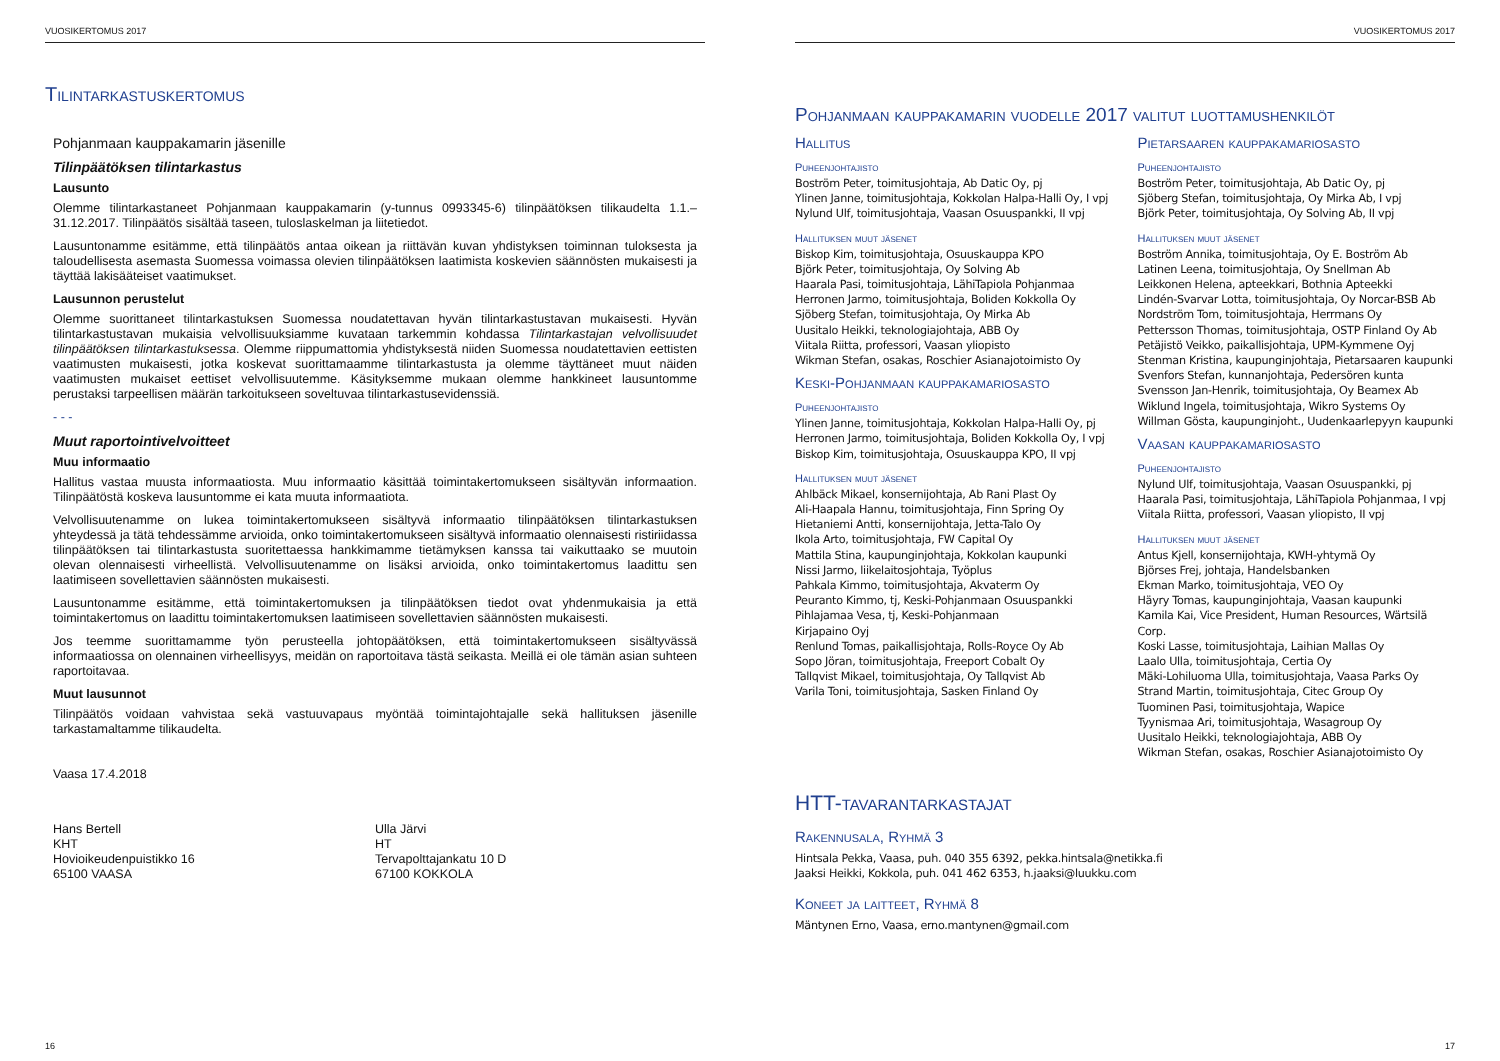VUOSIKERTOMUS 2017
Tilintarkastuskertomus
Pohjanmaan kauppakamarin jäsenille
Tilinpäätöksen tilintarkastus
Lausunto
Olemme tilintarkastaneet Pohjanmaan kauppakamarin (y-tunnus 0993345-6) tilinpäätöksen tilikaudelta 1.1.–31.12.2017. Tilinpäätös sisältää taseen, tuloslaskelman ja liitetiedot.
Lausuntonamme esitämme, että tilinpäätös antaa oikean ja riittävän kuvan yhdistyksen toiminnan tuloksesta ja taloudellisesta asemasta Suomessa voimassa olevien tilinpäätöksen laatimista koskevien säännösten mukaisesti ja täyttää lakisääteiset vaatimukset.
Lausunnon perustelut
Olemme suorittaneet tilintarkastuksen Suomessa noudatettavan hyvän tilintarkastustavan mukaisesti. Hyvän tilintarkastustavan mukaisia velvollisuuksiamme kuvataan tarkemmin kohdassa Tilintarkastajan velvollisuudet tilinpäätöksen tilintarkastuksessa. Olemme riippumattomia yhdistyksestä niiden Suomessa noudatettavien eettisten vaatimusten mukaisesti, jotka koskevat suorittamaamme tilintarkastusta ja olemme täyttäneet muut näiden vaatimusten mukaiset eettiset velvollisuutemme. Käsityksemme mukaan olemme hankkineet lausuntomme perustaksi tarpeellisen määrän tarkoitukseen soveltuvaa tilintarkastusevidenssiä.
- - -
Muut raportointivelvoitteet
Muu informaatio
Hallitus vastaa muusta informaatiosta. Muu informaatio käsittää toimintakertomukseen sisältyvän informaation. Tilinpäätöstä koskeva lausuntomme ei kata muuta informaatiota.
Velvollisuutenamme on lukea toimintakertomukseen sisältyvä informaatio tilinpäätöksen tilintarkastuksen yhteydessä ja tätä tehdessämme arvioida, onko toimintakertomukseen sisältyvä informaatio olennaisesti ristiriidassa tilinpäätöksen tai tilintarkastusta suoritettaessa hankkimamme tietämyksen kanssa tai vaikuttaako se muutoin olevan olennaisesti virheellistä. Velvollisuutenamme on lisäksi arvioida, onko toimintakertomus laadittu sen laatimiseen sovellettavien säännösten mukaisesti.
Lausuntonamme esitämme, että toimintakertomuksen ja tilinpäätöksen tiedot ovat yhdenmukaisia ja että toimintakertomus on laadittu toimintakertomuksen laatimiseen sovellettavien säännösten mukaisesti.
Jos teemme suorittamamme työn perusteella johtopäätöksen, että toimintakertomukseen sisältyvässä informaatiossa on olennainen virheellisyys, meidän on raportoitava tästä seikasta. Meillä ei ole tämän asian suhteen raportoitavaa.
Muut lausunnot
Tilinpäätös voidaan vahvistaa sekä vastuuvapaus myöntää toimintajohtajalle sekä hallituksen jäsenille tarkastamaltamme tilikaudelta.
Vaasa 17.4.2018
Hans Bertell
KHT
Hovioikeudenpuistikko 16
65100 VAASA
Ulla Järvi
HT
Tervapolttajankatu 10 D
67100 KOKKOLA
16
VUOSIKERTOMUS 2017
Pohjanmaan kauppakamarin vuodelle 2017 valitut luottamushenkilöt
Hallitus
Puheenjohtajisto
Boström Peter, toimitusjohtaja, Ab Datic Oy, pj
Ylinen Janne, toimitusjohtaja, Kokkolan Halpa-Halli Oy, I vpj
Nylund Ulf, toimitusjohtaja, Vaasan Osuuspankki, II vpj
Hallituksen muut jäsenet
Biskop Kim, toimitusjohtaja, Osuuskauppa KPO
Björk Peter, toimitusjohtaja, Oy Solving Ab
Haarala Pasi, toimitusjohtaja, LähiTapiola Pohjanmaa
Herronen Jarmo, toimitusjohtaja, Boliden Kokkolla Oy
Sjöberg Stefan, toimitusjohtaja, Oy Mirka Ab
Uusitalo Heikki, teknologiajohtaja, ABB Oy
Viitala Riitta, professori, Vaasan yliopisto
Wikman Stefan, osakas, Roschier Asianajotoimisto Oy
Keski-Pohjanmaan kauppakamariosasto
Puheenjohtajisto
Ylinen Janne, toimitusjohtaja, Kokkolan Halpa-Halli Oy, pj
Herronen Jarmo, toimitusjohtaja, Boliden Kokkolla Oy, I vpj
Biskop Kim, toimitusjohtaja, Osuuskauppa KPO, II vpj
Hallituksen muut jäsenet
Ahlbäck Mikael, konsernijohtaja, Ab Rani Plast Oy
Ali-Haapala Hannu, toimitusjohtaja, Finn Spring Oy
Hietaniemi Antti, konsernijohtaja, Jetta-Talo Oy
Ikola Arto, toimitusjohtaja, FW Capital Oy
Mattila Stina, kaupunginjohtaja, Kokkolan kaupunki
Nissi Jarmo, liikelaitosjohtaja, Työplus
Pahkala Kimmo, toimitusjohtaja, Akvaterm Oy
Peuranto Kimmo, tj, Keski-Pohjanmaan Osuuspankki
Pihlajamaa Vesa, tj, Keski-Pohjanmaan
Kirjapaino Oyj
Renlund Tomas, paikallisjohtaja, Rolls-Royce Oy Ab
Sopo Jöran, toimitusjohtaja, Freeport Cobalt Oy
Tallqvist Mikael, toimitusjohtaja, Oy Tallqvist Ab
Varila Toni, toimitusjohtaja, Sasken Finland Oy
Pietarsaaren kauppakamariosasto
Puheenjohtajisto
Boström Peter, toimitusjohtaja, Ab Datic Oy, pj
Sjöberg Stefan, toimitusjohtaja, Oy Mirka Ab, I vpj
Björk Peter, toimitusjohtaja, Oy Solving Ab, II vpj
Hallituksen muut jäsenet
Boström Annika, toimitusjohtaja, Oy E. Boström Ab
Latinen Leena, toimitusjohtaja, Oy Snellman Ab
Leikkonen Helena, apteekkari, Bothnia Apteekki
Lindén-Svarvar Lotta, toimitusjohtaja, Oy Norcar-BSB Ab
Nordström Tom, toimitusjohtaja, Herrmans Oy
Pettersson Thomas, toimitusjohtaja, OSTP Finland Oy Ab
Petäjistö Veikko, paikallisjohtaja, UPM-Kymmene Oyj
Stenman Kristina, kaupunginjohtaja, Pietarsaaren kaupunki
Svenfors Stefan, kunnanjohtaja, Pedersören kunta
Svensson Jan-Henrik, toimitusjohtaja, Oy Beamex Ab
Wiklund Ingela, toimitusjohtaja, Wikro Systems Oy
Willman Gösta, kaupunginjoht., Uudenkaarlepyyn kaupunki
Vaasan kauppakamariosasto
Puheenjohtajisto
Nylund Ulf, toimitusjohtaja, Vaasan Osuuspankki, pj
Haarala Pasi, toimitusjohtaja, LähiTapiola Pohjanmaa, I vpj
Viitala Riitta, professori, Vaasan yliopisto, II vpj
Hallituksen muut jäsenet
Antus Kjell, konsernijohtaja, KWH-yhtymä Oy
Björses Frej, johtaja, Handelsbanken
Ekman Marko, toimitusjohtaja, VEO Oy
Häyry Tomas, kaupunginjohtaja, Vaasan kaupunki
Kamila Kai, Vice President, Human Resources, Wärtsilä Corp.
Koski Lasse, toimitusjohtaja, Laihian Mallas Oy
Laalo Ulla, toimitusjohtaja, Certia Oy
Mäki-Lohiluoma Ulla, toimitusjohtaja, Vaasa Parks Oy
Strand Martin, toimitusjohtaja, Citec Group Oy
Tuominen Pasi, toimitusjohtaja, Wapice
Tyynismaa Ari, toimitusjohtaja, Wasagroup Oy
Uusitalo Heikki, teknologiajohtaja, ABB Oy
Wikman Stefan, osakas, Roschier Asianajotoimisto Oy
HTT-tavarantarkastajat
Rakennusala, Ryhmä 3
Hintsala Pekka, Vaasa, puh. 040 355 6392, pekka.hintsala@netikka.fi
Jaaksi Heikki, Kokkola, puh. 041 462 6353, h.jaaksi@luukku.com
Koneet ja laitteet, Ryhmä 8
Mäntynen Erno, Vaasa, erno.mantynen@gmail.com
17